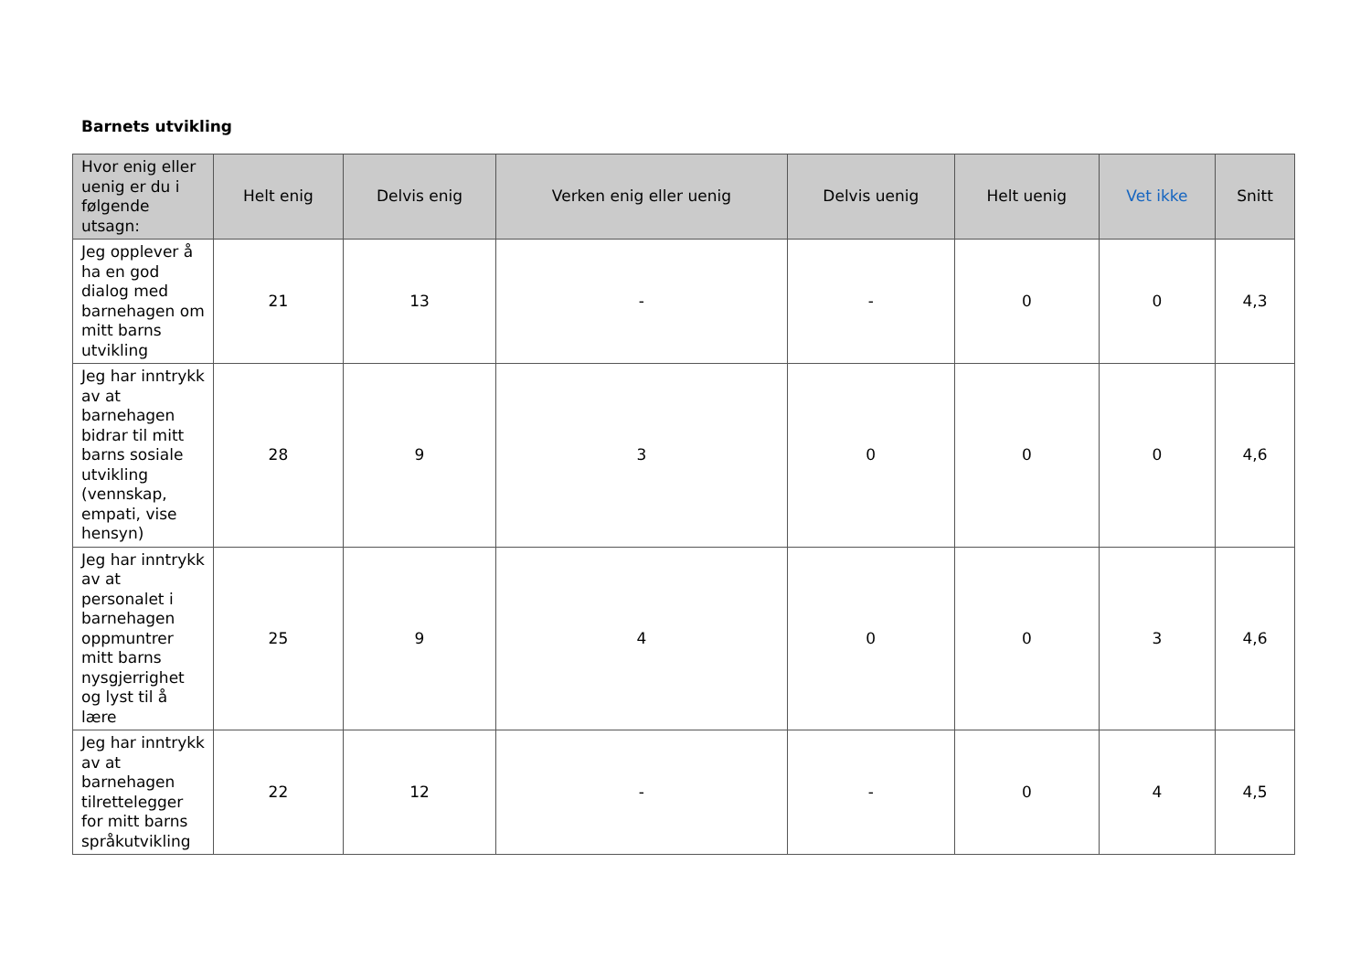Barnets utvikling
| Hvor enig eller uenig er du i følgende utsagn: | Helt enig | Delvis enig | Verken enig eller uenig | Delvis uenig | Helt uenig | Vet ikke | Snitt |
| --- | --- | --- | --- | --- | --- | --- | --- |
| Jeg opplever å ha en god dialog med barnehagen om mitt barns utvikling | 21 | 13 | - | - | 0 | 0 | 4,3 |
| Jeg har inntrykk av at barnehagen bidrar til mitt barns sosiale utvikling (vennskap, empati, vise hensyn) | 28 | 9 | 3 | 0 | 0 | 0 | 4,6 |
| Jeg har inntrykk av at personalet i barnehagen oppmuntrer mitt barns nysgjerrighet og lyst til å lære | 25 | 9 | 4 | 0 | 0 | 3 | 4,6 |
| Jeg har inntrykk av at barnehagen tilrettelegger for mitt barns språkutvikling | 22 | 12 | - | - | 0 | 4 | 4,5 |